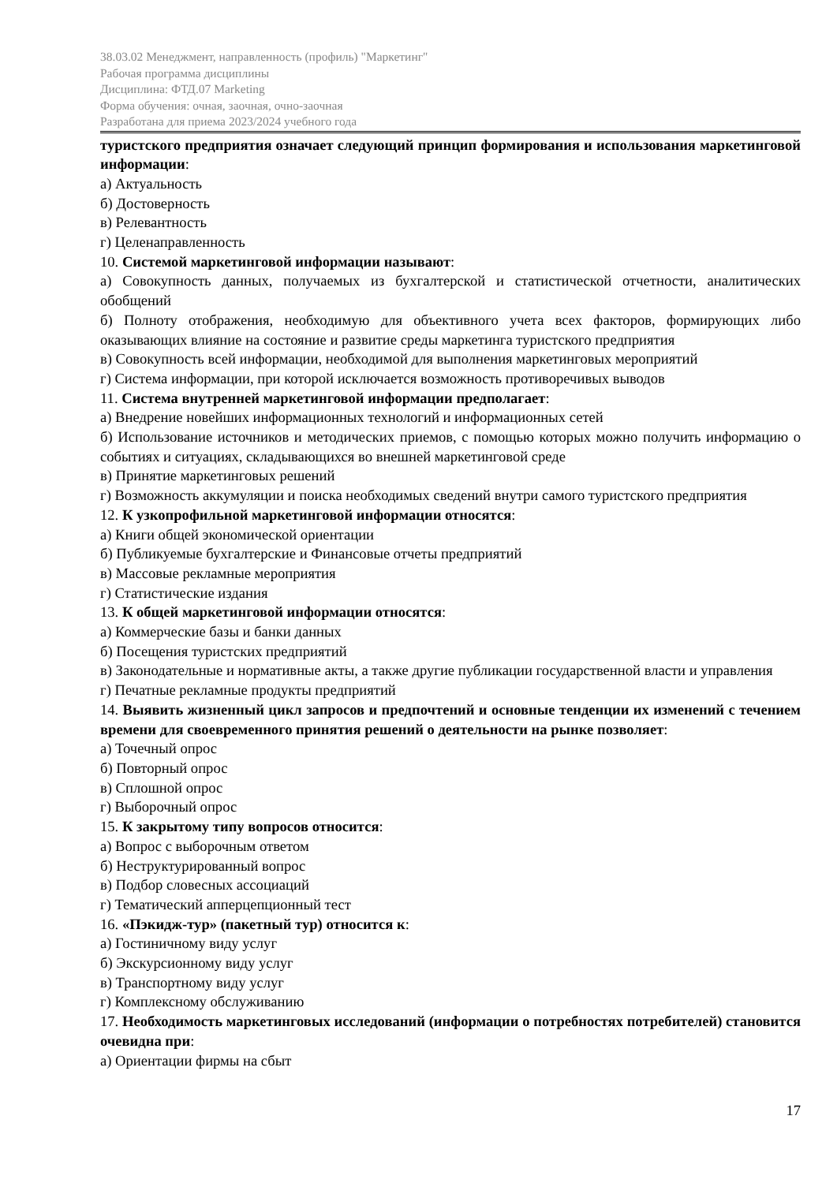38.03.02 Менеджмент, направленность (профиль) "Маркетинг"
Рабочая программа дисциплины
Дисциплина: ФТД.07 Marketing
Форма обучения: очная, заочная, очно-заочная
Разработана для приема 2023/2024 учебного года
туристского предприятия означает следующий принцип формирования и использования маркетинговой информации:
а) Актуальность
б) Достоверность
в) Релевантность
г) Целенаправленность
10. Системой маркетинговой информации называют:
а) Совокупность данных, получаемых из бухгалтерской и статистической отчетности, аналитических обобщений
б) Полноту отображения, необходимую для объективного учета всех факторов, формирующих либо оказывающих влияние на состояние и развитие среды маркетинга туристского предприятия
в) Совокупность всей информации, необходимой для выполнения маркетинговых мероприятий
г) Система информации, при которой исключается возможность противоречивых выводов
11. Система внутренней маркетинговой информации предполагает:
а) Внедрение новейших информационных технологий и информационных сетей
б) Использование источников и методических приемов, с помощью которых можно получить информацию о событиях и ситуациях, складывающихся во внешней маркетинговой среде
в) Принятие маркетинговых решений
г) Возможность аккумуляции и поиска необходимых сведений внутри самого туристского предприятия
12. К узкопрофильной маркетинговой информации относятся:
а) Книги общей экономической ориентации
б) Публикуемые бухгалтерские и Финансовые отчеты предприятий
в) Массовые рекламные мероприятия
г) Статистические издания
13. К общей маркетинговой информации относятся:
а) Коммерческие базы и банки данных
б) Посещения туристских предприятий
в) Законодательные и нормативные акты, а также другие публикации государственной власти и управления
г) Печатные рекламные продукты предприятий
14. Выявить жизненный цикл запросов и предпочтений и основные тенденции их изменений с течением времени для своевременного принятия решений о деятельности на рынке позволяет:
а) Точечный опрос
б) Повторный опрос
в) Сплошной опрос
г) Выборочный опрос
15. К закрытому типу вопросов относится:
а) Вопрос с выборочным ответом
б) Неструктурированный вопрос
в) Подбор словесных ассоциаций
г) Тематический апперцепционный тест
16. «Пэкидж-тур» (пакетный тур) относится к:
а) Гостиничному виду услуг
б) Экскурсионному виду услуг
в) Транспортному виду услуг
г) Комплексному обслуживанию
17. Необходимость маркетинговых исследований (информации о потребностях потребителей) становится очевидна при:
а) Ориентации фирмы на сбыт
17